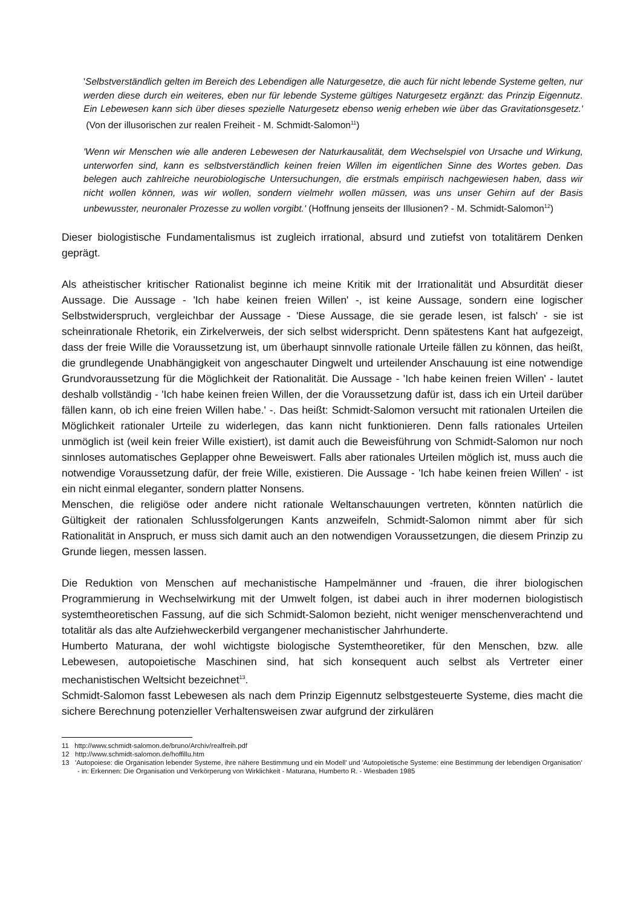'Selbstverständlich gelten im Bereich des Lebendigen alle Naturgesetze, die auch für nicht lebende Systeme gelten, nur werden diese durch ein weiteres, eben nur für lebende Systeme gültiges Naturgesetz ergänzt: das Prinzip Eigennutz. Ein Lebewesen kann sich über dieses spezielle Naturgesetz ebenso wenig erheben wie über das Gravitationsgesetz.' (Von der illusorischen zur realen Freiheit - M. Schmidt-Salomon<sup>11</sup>)
'Wenn wir Menschen wie alle anderen Lebewesen der Naturkausalität, dem Wechselspiel von Ursache und Wirkung, unterworfen sind, kann es selbstverständlich keinen freien Willen im eigentlichen Sinne des Wortes geben. Das belegen auch zahlreiche neurobiologische Untersuchungen, die erstmals empirisch nachgewiesen haben, dass wir nicht wollen können, was wir wollen, sondern vielmehr wollen müssen, was uns unser Gehirn auf der Basis unbewusster, neuronaler Prozesse zu wollen vorgibt.' (Hoffnung jenseits der Illusionen? - M. Schmidt-Salomon<sup>12</sup>)
Dieser biologistische Fundamentalismus ist zugleich irrational, absurd und zutiefst von totalitärem Denken geprägt.
Als atheistischer kritischer Rationalist beginne ich meine Kritik mit der Irrationalität und Absurdität dieser Aussage. Die Aussage - 'Ich habe keinen freien Willen' -, ist keine Aussage, sondern eine logischer Selbstwiderspruch, vergleichbar der Aussage - 'Diese Aussage, die sie gerade lesen, ist falsch' - sie ist scheinrationale Rhetorik, ein Zirkelverweis, der sich selbst widerspricht. Denn spätestens Kant hat aufgezeigt, dass der freie Wille die Voraussetzung ist, um überhaupt sinnvolle rationale Urteile fällen zu können, das heißt, die grundlegende Unabhängigkeit von angeschauter Dingwelt und urteilender Anschauung ist eine notwendige Grundvoraussetzung für die Möglichkeit der Rationalität. Die Aussage - 'Ich habe keinen freien Willen' - lautet deshalb vollständig - 'Ich habe keinen freien Willen, der die Voraussetzung dafür ist, dass ich ein Urteil darüber fällen kann, ob ich eine freien Willen habe.' -. Das heißt: Schmidt-Salomon versucht mit rationalen Urteilen die Möglichkeit rationaler Urteile zu widerlegen, das kann nicht funktionieren. Denn falls rationales Urteilen unmöglich ist (weil kein freier Wille existiert), ist damit auch die Beweisführung von Schmidt-Salomon nur noch sinnloses automatisches Geplapper ohne Beweiswert. Falls aber rationales Urteilen möglich ist, muss auch die notwendige Voraussetzung dafür, der freie Wille, existieren. Die Aussage - 'Ich habe keinen freien Willen' - ist ein nicht einmal eleganter, sondern platter Nonsens.
Menschen, die religiöse oder andere nicht rationale Weltanschauungen vertreten, könnten natürlich die Gültigkeit der rationalen Schlussfolgerungen Kants anzweifeln, Schmidt-Salomon nimmt aber für sich Rationalität in Anspruch, er muss sich damit auch an den notwendigen Voraussetzungen, die diesem Prinzip zu Grunde liegen, messen lassen.
Die Reduktion von Menschen auf mechanistische Hampelmänner und -frauen, die ihrer biologischen Programmierung in Wechselwirkung mit der Umwelt folgen, ist dabei auch in ihrer modernen biologistisch systemtheoretischen Fassung, auf die sich Schmidt-Salomon bezieht, nicht weniger menschenverachtend und totalitär als das alte Aufziehweckerbild vergangener mechanistischer Jahrhunderte.
Humberto Maturana, der wohl wichtigste biologische Systemtheoretiker, für den Menschen, bzw. alle Lebewesen, autopoietische Maschinen sind, hat sich konsequent auch selbst als Vertreter einer mechanistischen Weltsicht bezeichnet<sup>13</sup>.
Schmidt-Salomon fasst Lebewesen als nach dem Prinzip Eigennutz selbstgesteuerte Systeme, dies macht die sichere Berechnung potenzieller Verhaltensweisen zwar aufgrund der zirkulären
11 http://www.schmidt-salomon.de/bruno/Archiv/realfreih.pdf
12 http://www.schmidt-salomon.de/hoffillu.htm
13 'Autopoiese: die Organisation lebender Systeme, ihre nähere Bestimmung und ein Modell' und 'Autopoietische Systeme: eine Bestimmung der lebendigen Organisation' - in: Erkennen: Die Organisation und Verkörperung von Wirklichkeit - Maturana, Humberto R. - Wiesbaden 1985